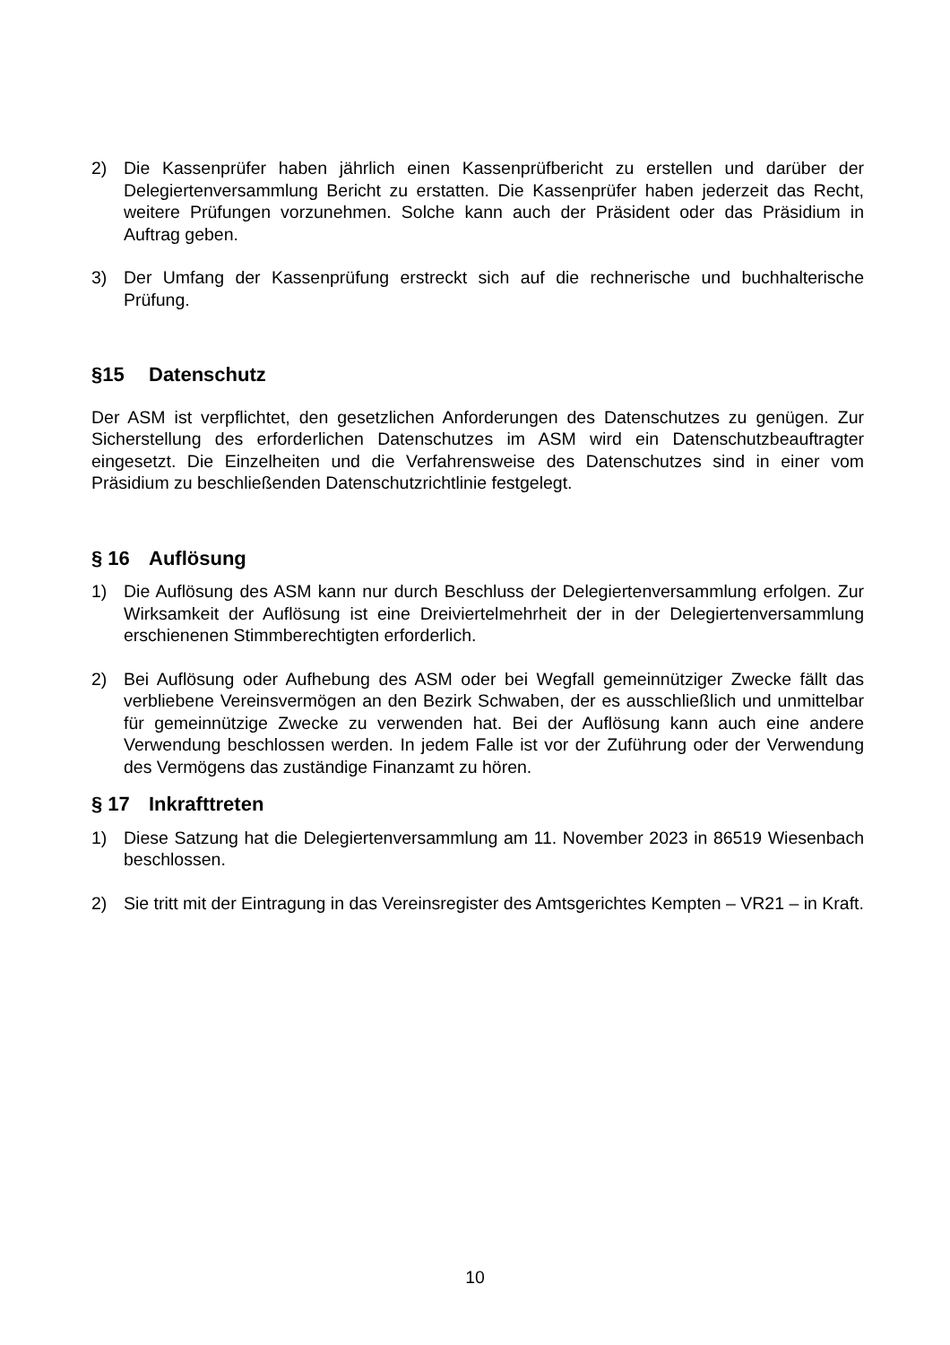2) Die Kassenprüfer haben jährlich einen Kassenprüfbericht zu erstellen und darüber der Delegiertenversammlung Bericht zu erstatten. Die Kassenprüfer haben jederzeit das Recht, weitere Prüfungen vorzunehmen. Solche kann auch der Präsident oder das Präsidium in Auftrag geben.
3) Der Umfang der Kassenprüfung erstreckt sich auf die rechnerische und buchhalterische Prüfung.
§15 Datenschutz
Der ASM ist verpflichtet, den gesetzlichen Anforderungen des Datenschutzes zu genügen. Zur Sicherstellung des erforderlichen Datenschutzes im ASM wird ein Datenschutzbeauftragter eingesetzt. Die Einzelheiten und die Verfahrensweise des Datenschutzes sind in einer vom Präsidium zu beschließenden Datenschutzrichtlinie festgelegt.
§ 16 Auflösung
1) Die Auflösung des ASM kann nur durch Beschluss der Delegiertenversammlung erfolgen. Zur Wirksamkeit der Auflösung ist eine Dreiviertelmehrheit der in der Delegiertenversammlung erschienenen Stimmberechtigten erforderlich.
2) Bei Auflösung oder Aufhebung des ASM oder bei Wegfall gemeinnütziger Zwecke fällt das verbliebene Vereinsvermögen an den Bezirk Schwaben, der es ausschließlich und unmittelbar für gemeinnützige Zwecke zu verwenden hat. Bei der Auflösung kann auch eine andere Verwendung beschlossen werden. In jedem Falle ist vor der Zuführung oder der Verwendung des Vermögens das zuständige Finanzamt zu hören.
§ 17 Inkrafttreten
1) Diese Satzung hat die Delegiertenversammlung am 11. November 2023 in 86519 Wiesenbach beschlossen.
2) Sie tritt mit der Eintragung in das Vereinsregister des Amtsgerichtes Kempten – VR21 – in Kraft.
10